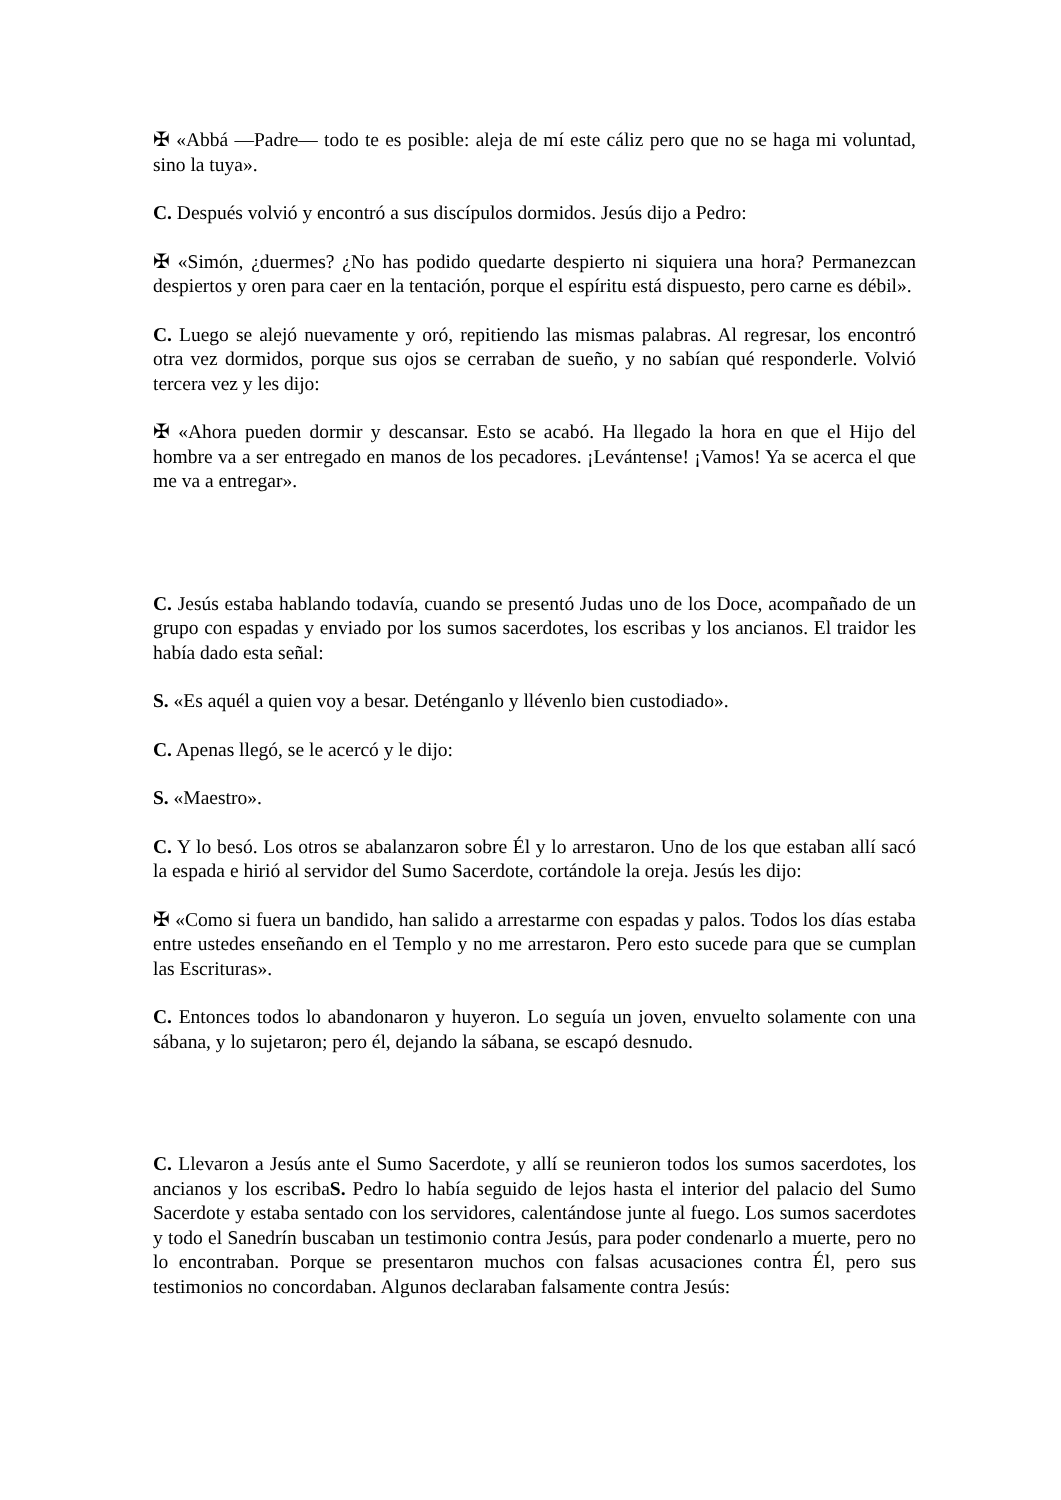✠ «Abbá —Padre— todo te es posible: aleja de mí este cáliz pero que no se haga mi voluntad, sino la tuya».
C. Después volvió y encontró a sus discípulos dormidos. Jesús dijo a Pedro:
✠ «Simón, ¿duermes? ¿No has podido quedarte despierto ni siquiera una hora? Permanezcan despiertos y oren para caer en la tentación, porque el espíritu está dispuesto, pero carne es débil».
C. Luego se alejó nuevamente y oró, repitiendo las mismas palabras. Al regresar, los encontró otra vez dormidos, porque sus ojos se cerraban de sueño, y no sabían qué responderle. Volvió tercera vez y les dijo:
✠ «Ahora pueden dormir y descansar. Esto se acabó. Ha llegado la hora en que el Hijo del hombre va a ser entregado en manos de los pecadores. ¡Levántense! ¡Vamos! Ya se acerca el que me va a entregar».
C. Jesús estaba hablando todavía, cuando se presentó Judas uno de los Doce, acompañado de un grupo con espadas y enviado por los sumos sacerdotes, los escribas y los ancianos. El traidor les había dado esta señal:
S. «Es aquél a quien voy a besar. Deténganlo y llévenlo bien custodiado».
C. Apenas llegó, se le acercó y le dijo:
S. «Maestro».
C. Y lo besó. Los otros se abalanzaron sobre Él y lo arrestaron. Uno de los que estaban allí sacó la espada e hirió al servidor del Sumo Sacerdote, cortándole la oreja. Jesús les dijo:
✠ «Como si fuera un bandido, han salido a arrestarme con espadas y palos. Todos los días estaba entre ustedes enseñando en el Templo y no me arrestaron. Pero esto sucede para que se cumplan las Escrituras».
C. Entonces todos lo abandonaron y huyeron. Lo seguía un joven, envuelto solamente con una sábana, y lo sujetaron; pero él, dejando la sábana, se escapó desnudo.
C. Llevaron a Jesús ante el Sumo Sacerdote, y allí se reunieron todos los sumos sacerdotes, los ancianos y los escribaS. Pedro lo había seguido de lejos hasta el interior del palacio del Sumo Sacerdote y estaba sentado con los servidores, calentándose junte al fuego. Los sumos sacerdotes y todo el Sanedrín buscaban un testimonio contra Jesús, para poder condenarlo a muerte, pero no lo encontraban. Porque se presentaron muchos con falsas acusaciones contra Él, pero sus testimonios no concordaban. Algunos declaraban falsamente contra Jesús: